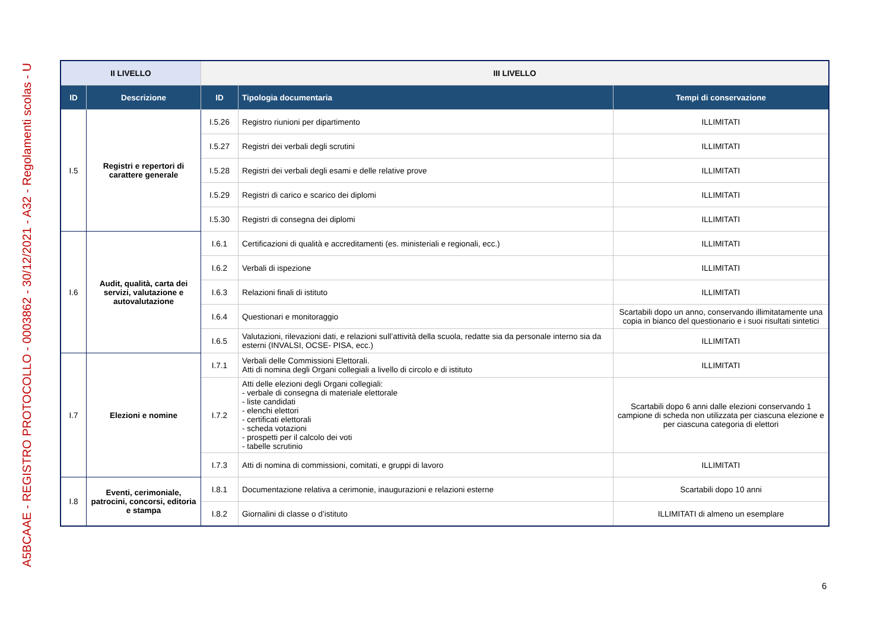A5BCAAE - REGISTRO PROTOCOLLO - 0003862 - 30/12/2021 - A32 - Regolamenti scolas - U
| II LIVELLO | | III LIVELLO | | |
| --- | --- | --- | --- | --- |
| ID | Descrizione | ID | Tipologia documentaria | Tempi di conservazione |
| I.5 | Registri e repertori di carattere generale | I.5.26 | Registro riunioni per dipartimento | ILLIMITATI |
| | | I.5.27 | Registri dei verbali degli scrutini | ILLIMITATI |
| | | I.5.28 | Registri dei verbali degli esami e delle relative prove | ILLIMITATI |
| | | I.5.29 | Registri di carico e scarico dei diplomi | ILLIMITATI |
| | | I.5.30 | Registri di consegna dei diplomi | ILLIMITATI |
| I.6 | Audit, qualità, carta dei servizi, valutazione e autovalutazione | I.6.1 | Certificazioni di qualità e accreditamenti (es. ministeriali e regionali, ecc.) | ILLIMITATI |
| | | I.6.2 | Verbali di ispezione | ILLIMITATI |
| | | I.6.3 | Relazioni finali di istituto | ILLIMITATI |
| | | I.6.4 | Questionari e monitoraggio | Scartabili dopo un anno, conservando illimitatamente una copia in bianco del questionario e i suoi risultati sintetici |
| | | I.6.5 | Valutazioni, rilevazioni dati, e relazioni sull’attività della scuola, redatte sia da personale interno sia da esterni (INVALSI, OCSE- PISA, ecc.) | ILLIMITATI |
| I.7 | Elezioni e nomine | I.7.1 | Verbali delle Commissioni Elettorali. Atti di nomina degli Organi collegiali a livello di circolo e di istituto | ILLIMITATI |
| | | I.7.2 | Atti delle elezioni degli Organi collegiali: - verbale di consegna di materiale elettorale - liste candidati - elenchi elettori - certificati elettorali - scheda votazioni - prospetti per il calcolo dei voti - tabelle scrutinio | Scartabili dopo 6 anni dalle elezioni conservando 1 campione di scheda non utilizzata per ciascuna elezione e per ciascuna categoria di elettori |
| | | I.7.3 | Atti di nomina di commissioni, comitati, e gruppi di lavoro | ILLIMITATI |
| I.8 | Eventi, cerimoniale, patrocini, concorsi, editoria e stampa | I.8.1 | Documentazione relativa a cerimonie, inaugurazioni e relazioni esterne | Scartabili dopo 10 anni |
| | | I.8.2 | Giornalini di classe o d’istituto | ILLIMITATI di almeno un esemplare |
6